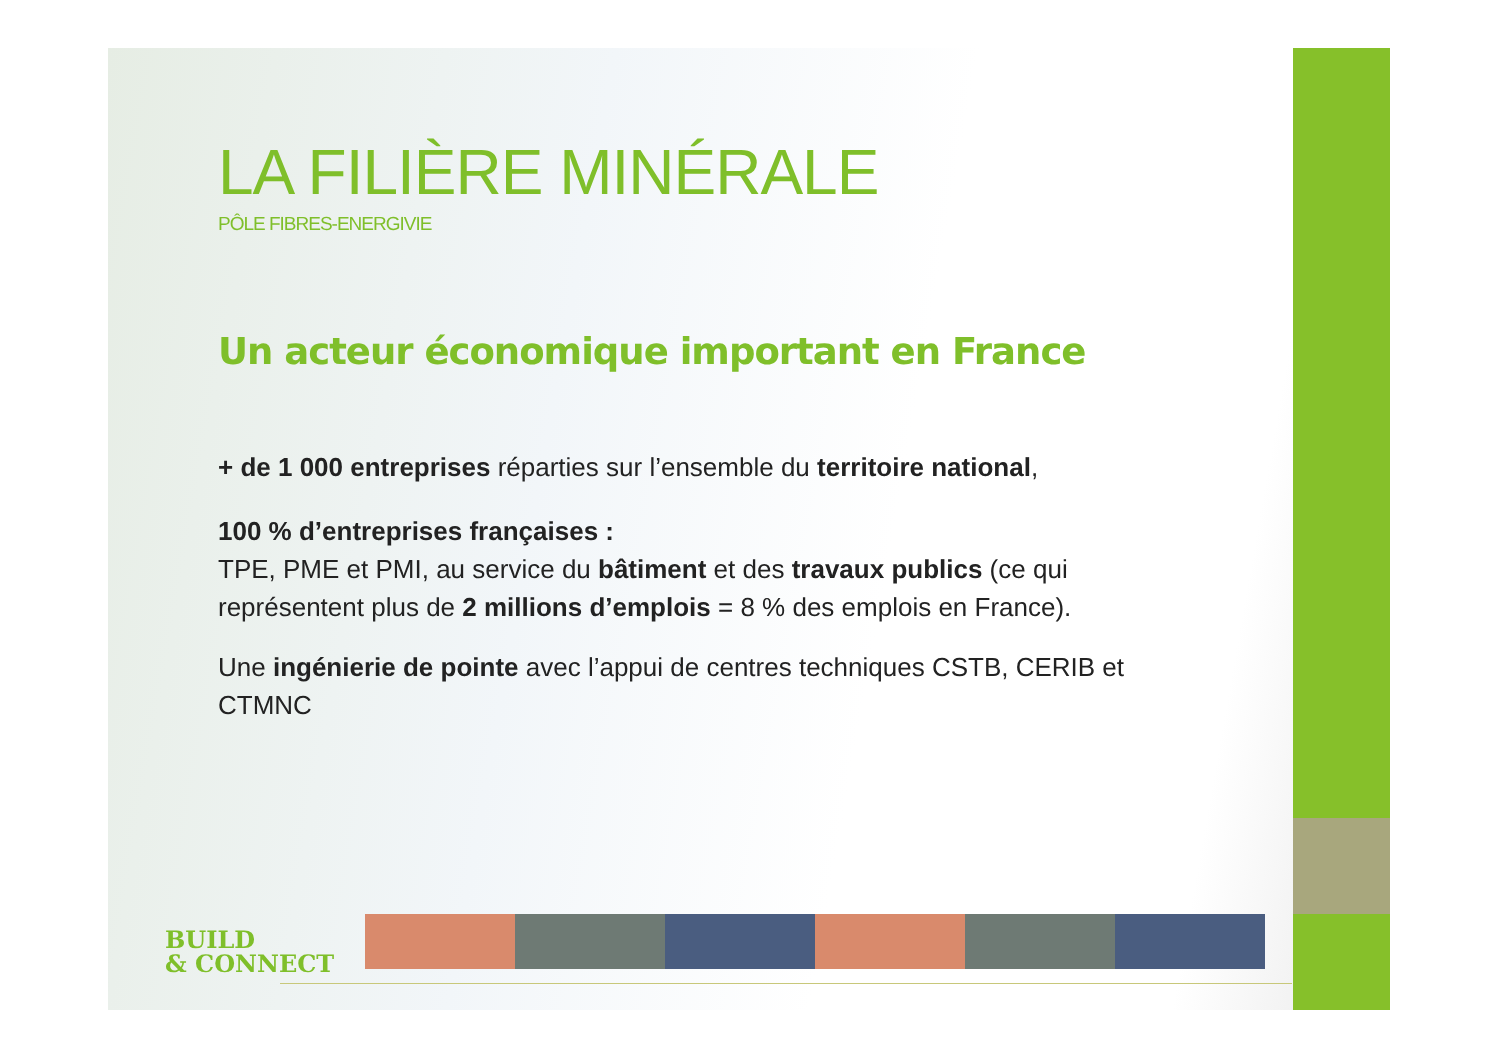LA FILIÈRE MINÉRALE
PÔLE FIBRES-ENERGIVIE
Un acteur économique important en France
+ de 1 000 entreprises réparties sur l’ensemble du territoire national,
100 % d’entreprises françaises :
TPE, PME et PMI, au service du bâtiment et des travaux publics (ce qui représentent plus de 2 millions d’emplois = 8 % des emplois en France).
Une ingénierie de pointe avec l’appui de centres techniques CSTB, CERIB et CTMNC
BUILD
& CONNECT